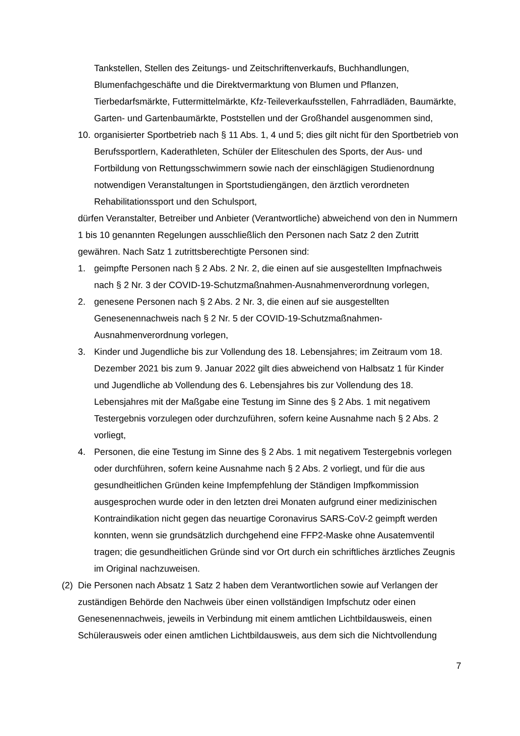Tankstellen, Stellen des Zeitungs- und Zeitschriftenverkaufs, Buchhandlungen, Blumenfachgeschäfte und die Direktvermarktung von Blumen und Pflanzen, Tierbedarfsmärkte, Futtermittelmärkte, Kfz-Teileverkaufsstellen, Fahrradläden, Baumärkte, Garten- und Gartenbaumärkte, Poststellen und der Großhandel ausgenommen sind,
10.
organisierter Sportbetrieb nach § 11 Abs. 1, 4 und 5; dies gilt nicht für den Sportbetrieb von Berufssportlern, Kaderathleten, Schüler der Eliteschulen des Sports, der Aus- und Fortbildung von Rettungsschwimmern sowie nach der einschlägigen Studienordnung notwendigen Veranstaltungen in Sportstudiengängen, den ärztlich verordneten Rehabilitationssport und den Schulsport,
dürfen Veranstalter, Betreiber und Anbieter (Verantwortliche) abweichend von den in Nummern 1 bis 10 genannten Regelungen ausschließlich den Personen nach Satz 2 den Zutritt gewähren. Nach Satz 1 zutrittsberechtigte Personen sind:
1. geimpfte Personen nach § 2 Abs. 2 Nr. 2, die einen auf sie ausgestellten Impfnachweis nach § 2 Nr. 3 der COVID-19-Schutzmaßnahmen-Ausnahmenverordnung vorlegen,
2. genesene Personen nach § 2 Abs. 2 Nr. 3, die einen auf sie ausgestellten Genesenennachweis nach § 2 Nr. 5 der COVID-19-Schutzmaßnahmen-Ausnahmenverordnung vorlegen,
3. Kinder und Jugendliche bis zur Vollendung des 18. Lebensjahres; im Zeitraum vom 18. Dezember 2021 bis zum 9. Januar 2022 gilt dies abweichend von Halbsatz 1 für Kinder und Jugendliche ab Vollendung des 6. Lebensjahres bis zur Vollendung des 18. Lebensjahres mit der Maßgabe eine Testung im Sinne des § 2 Abs. 1 mit negativem Testergebnis vorzulegen oder durchzuführen, sofern keine Ausnahme nach § 2 Abs. 2 vorliegt,
4. Personen, die eine Testung im Sinne des § 2 Abs. 1 mit negativem Testergebnis vorlegen oder durchführen, sofern keine Ausnahme nach § 2 Abs. 2 vorliegt, und für die aus gesundheitlichen Gründen keine Impfempfehlung der Ständigen Impfkommission ausgesprochen wurde oder in den letzten drei Monaten aufgrund einer medizinischen Kontraindikation nicht gegen das neuartige Coronavirus SARS-CoV-2 geimpft werden konnten, wenn sie grundsätzlich durchgehend eine FFP2-Maske ohne Ausatemventil tragen; die gesundheitlichen Gründe sind vor Ort durch ein schriftliches ärztliches Zeugnis im Original nachzuweisen.
(2)
Die Personen nach Absatz 1 Satz 2 haben dem Verantwortlichen sowie auf Verlangen der zuständigen Behörde den Nachweis über einen vollständigen Impfschutz oder einen Genesenennachweis, jeweils in Verbindung mit einem amtlichen Lichtbildausweis, einen Schülerausweis oder einen amtlichen Lichtbildausweis, aus dem sich die Nichtvollendung
7